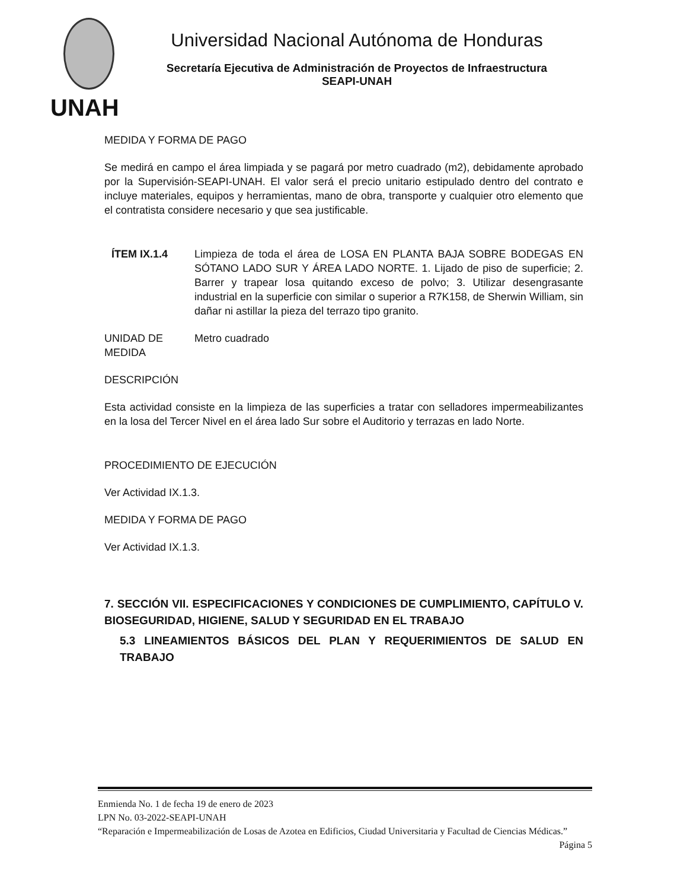UNAH
Universidad Nacional Autónoma de Honduras
Secretaría Ejecutiva de Administración de Proyectos de Infraestructura
SEAPI-UNAH
MEDIDA Y FORMA DE PAGO
Se medirá en campo el área limpiada y se pagará por metro cuadrado (m2), debidamente aprobado por la Supervisión-SEAPI-UNAH. El valor será el precio unitario estipulado dentro del contrato e incluye materiales, equipos y herramientas, mano de obra, transporte y cualquier otro elemento que el contratista considere necesario y que sea justificable.
ÍTEM IX.1.4 Limpieza de toda el área de LOSA EN PLANTA BAJA SOBRE BODEGAS EN SÓTANO LADO SUR Y ÁREA LADO NORTE. 1. Lijado de piso de superficie; 2. Barrer y trapear losa quitando exceso de polvo; 3. Utilizar desengrasante industrial en la superficie con similar o superior a R7K158, de Sherwin William, sin dañar ni astillar la pieza del terrazo tipo granito.
UNIDAD DE MEDIDA
Metro cuadrado
DESCRIPCIÓN
Esta actividad consiste en la limpieza de las superficies a tratar con selladores impermeabilizantes en la losa del Tercer Nivel en el área lado Sur sobre el Auditorio y terrazas en lado Norte.
PROCEDIMIENTO DE EJECUCIÓN
Ver Actividad IX.1.3.
MEDIDA Y FORMA DE PAGO
Ver Actividad IX.1.3.
7. SECCIÓN VII. ESPECIFICACIONES Y CONDICIONES DE CUMPLIMIENTO, CAPÍTULO V. BIOSEGURIDAD, HIGIENE, SALUD Y SEGURIDAD EN EL TRABAJO
5.3 LINEAMIENTOS BÁSICOS DEL PLAN Y REQUERIMIENTOS DE SALUD EN TRABAJO
Enmienda No. 1 de fecha 19 de enero de 2023
LPN No. 03-2022-SEAPI-UNAH
“Reparación e Impermeabilización de Losas de Azotea en Edificios, Ciudad Universitaria y Facultad de Ciencias Médicas.” Página 5